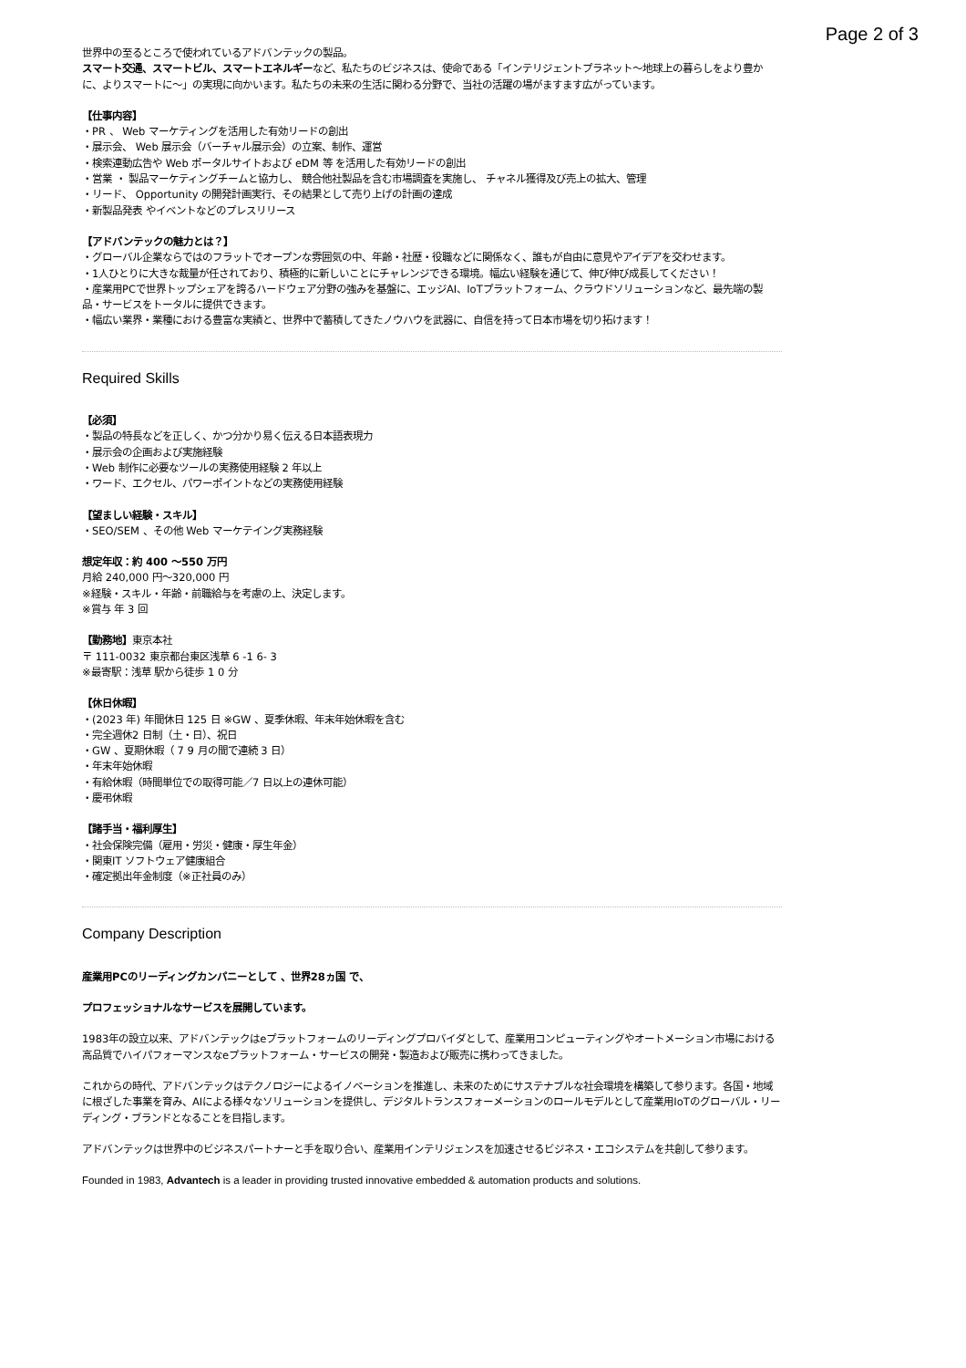Page 2 of 3
世界中の至るところで使われているアドバンテックの製品。
スマート交通、スマートビル、スマートエネルギーなど、私たちのビジネスは、使命である「インテリジェントプラネット〜地球上の暮らしをより豊かに、よりスマートに〜」の実現に向かいます。私たちの未来の生活に関わる分野で、当社の活躍の場がますます広がっています。
【仕事内容】
・PR 、 Web マーケティングを活用した有効リードの創出
・展示会、 Web 展示会（バーチャル展示会）の立案、制作、運営
・検索連動広告や Web ポータルサイトおよび eDM 等 を活用した有効リードの創出
・営業 ・ 製品マーケティングチームと協力し、 競合他社製品を含む市場調査を実施し、 チャネル獲得及び売上の拡大、管理
・リード、 Opportunity の開発計画実行、その結果として売り上げの計画の達成
・新製品発表 やイベントなどのプレスリリース
【アドバンテックの魅力とは？】
・グローバル企業ならではのフラットでオープンな雰囲気の中、年齢・社歴・役職などに関係なく、誰もが自由に意見やアイデアを交わせます。
・1人ひとりに大きな裁量が任されており、積極的に新しいことにチャレンジできる環境。幅広い経験を通じて、伸び伸び成長してください！
・産業用PCで世界トップシェアを誇るハードウェア分野の強みを基盤に、エッジAI、IoTプラットフォーム、クラウドソリューションなど、最先端の製品・サービスをトータルに提供できます。
・幅広い業界・業種における豊富な実績と、世界中で蓄積してきたノウハウを武器に、自信を持って日本市場を切り拓けます！
Required Skills
【必須】
・製品の特長などを正しく、かつ分かり易く伝える日本語表現力
・展示会の企画および実施経験
・Web 制作に必要なツールの実務使用経験 2 年以上
・ワード、エクセル、パワーポイントなどの実務使用経験
【望ましい経験・スキル】
・SEO/SEM 、その他 Web マーケテイング実務経験
想定年収：約 400 〜550 万円
月給 240,000 円〜320,000 円
※経験・スキル・年齢・前職給与を考慮の上、決定します。
※賞与 年 3 回
【勤務地】東京本社
〒 111-0032 東京都台東区浅草 6 -1 6- 3
※最寄駅：浅草 駅から徒歩 1 0 分
【休日休暇】
・(2023 年) 年間休日 125 日 ※GW 、夏季休暇、年末年始休暇を含む
・完全週休2 日制（土・日）、祝日
・GW 、夏期休暇（ 7 9 月の間で連続 3 日）
・年末年始休暇
・有給休暇（時間単位での取得可能／7 日以上の連休可能）
・慶弔休暇
【諸手当・福利厚生】
・社会保険完備（雇用・労災・健康・厚生年金）
・関東IT ソフトウェア健康組合
・確定拠出年金制度（※正社員のみ）
Company Description
産業用PCのリーディングカンパニーとして 、世界28ヵ国 で、
プロフェッショナルなサービスを展開しています。
1983年の設立以来、アドバンテックはeプラットフォームのリーディングプロバイダとして、産業用コンピューティングやオートメーション市場における高品質でハイパフォーマンスなeプラットフォーム・サービスの開発・製造および販売に携わってきました。
これからの時代、アドバンテックはテクノロジーによるイノベーションを推進し、未来のためにサステナブルな社会環境を構築して参ります。各国・地域に根ざした事業を育み、AIによる様々なソリューションを提供し、デジタルトランスフォーメーションのロールモデルとして産業用IoTのグローバル・リーディング・ブランドとなることを目指します。
アドバンテックは世界中のビジネスパートナーと手を取り合い、産業用インテリジェンスを加速させるビジネス・エコシステムを共創して参ります。
Founded in 1983, Advantech is a leader in providing trusted innovative embedded & automation products and solutions.